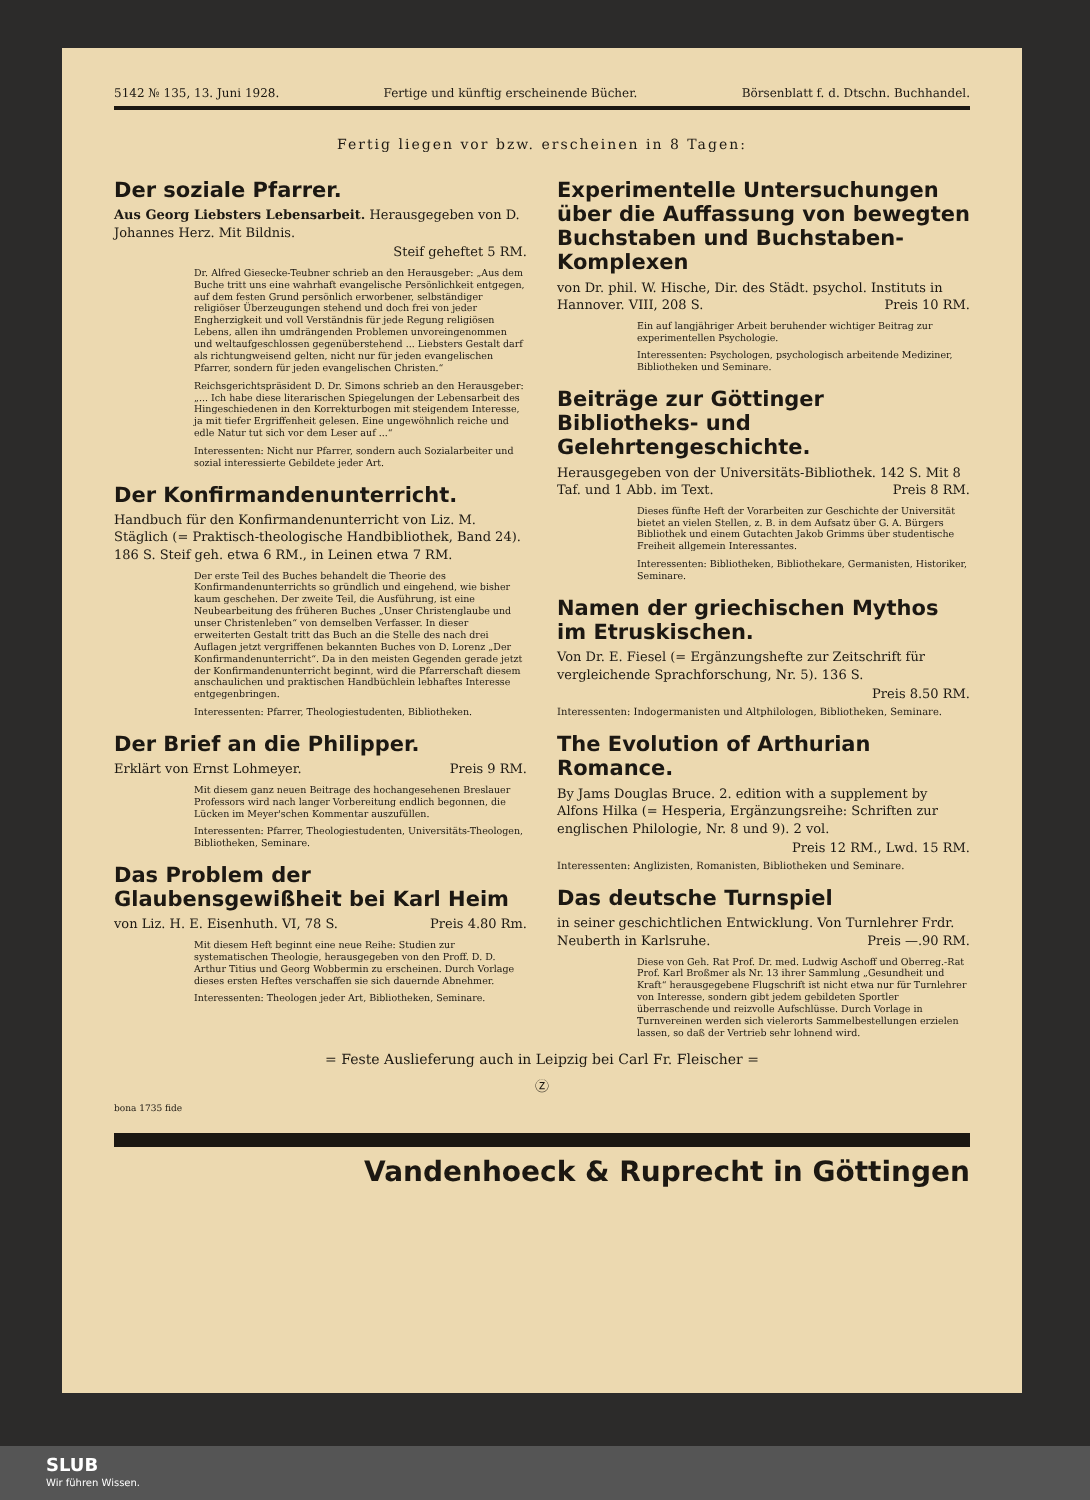5142 № 135, 13. Juni 1928. Fertige und künftig erscheinende Bücher. Börsenblatt f. d. Dtschn. Buchhandel.
Fertig liegen vor bzw. erscheinen in 8 Tagen:
Der soziale Pfarrer.
Aus Georg Liebsters Lebensarbeit. Herausgegeben von D. Johannes Herz. Mit Bildnis.
Steif geheftet 5 RM.
Dr. Alfred Giesecke-Teubner schrieb an den Herausgeber: „Aus dem Buche tritt uns eine wahrhaft evangelische Persönlichkeit entgegen, auf dem festen Grund persönlich erworbener, selbständiger religiöser Überzeugungen stehend und doch frei von jeder Engherzigkeit und voll Verständnis für jede Regung religiösen Lebens, allen ihn umdrängenden Problemen unvoreingenommen und weltaufgeschlossen gegenüberstehend ... Liebsters Gestalt darf als richtungweisend gelten, nicht nur für jeden evangelischen Pfarrer, sondern für jeden evangelischen Christen.“
Reichsgerichtspräsident D. Dr. Simons schrieb an den Herausgeber: „... Ich habe diese literarischen Spiegelungen der Lebensarbeit des Hingeschiedenen in den Korrekturbogen mit steigendem Interesse, ja mit tiefer Ergriffenheit gelesen. Eine ungewöhnlich reiche und edle Natur tut sich vor dem Leser auf ...“
Interessenten: Nicht nur Pfarrer, sondern auch Sozialarbeiter und sozial interessierte Gebildete jeder Art.
Der Konfirmandenunterricht.
Handbuch für den Konfirmandenunterricht von Liz. M. Stäglich (= Praktisch-theologische Handbibliothek, Band 24). 186 S. Steif geh. etwa 6 RM., in Leinen etwa 7 RM.
Der erste Teil des Buches behandelt die Theorie des Konfirmandenunterrichts so gründlich und eingehend, wie bisher kaum geschehen. Der zweite Teil, die Ausführung, ist eine Neubearbeitung des früheren Buches „Unser Christenglaube und unser Christenleben“ von demselben Verfasser. In dieser erweiterten Gestalt tritt das Buch an die Stelle des nach drei Auflagen jetzt vergriffenen bekannten Buches von D. Lorenz „Der Konfirmandenunterricht“. Da in den meisten Gegenden gerade jetzt der Konfirmandenunterricht beginnt, wird die Pfarrerschaft diesem anschaulichen und praktischen Handbüchlein lebhaftes Interesse entgegenbringen.
Interessenten: Pfarrer, Theologiestudenten, Bibliotheken.
Der Brief an die Philipper.
Erklärt von Ernst Lohmeyer. Preis 9 RM.
Mit diesem ganz neuen Beitrage des hochangesehenen Breslauer Professors wird nach langer Vorbereitung endlich begonnen, die Lücken im Meyer'schen Kommentar auszufüllen.
Interessenten: Pfarrer, Theologiestudenten, Universitäts-Theologen, Bibliotheken, Seminare.
Das Problem der Glaubensgewißheit bei Karl Heim
von Liz. H. E. Eisenhuth. VI, 78 S. Preis 4.80 Rm.
Mit diesem Heft beginnt eine neue Reihe: Studien zur systematischen Theologie, herausgegeben von den Proff. D. D. Arthur Titius und Georg Wobbermin zu erscheinen. Durch Vorlage dieses ersten Heftes verschaffen sie sich dauernde Abnehmer.
Interessenten: Theologen jeder Art, Bibliotheken, Seminare.
Experimentelle Untersuchungen über die Auffassung von bewegten Buchstaben und Buchstaben-Komplexen
von Dr. phil. W. Hische, Dir. des Städt. psychol. Instituts in Hannover. VIII, 208 S. Preis 10 RM.
Ein auf langjähriger Arbeit beruhender wichtiger Beitrag zur experimentellen Psychologie.
Interessenten: Psychologen, psychologisch arbeitende Mediziner, Bibliotheken und Seminare.
Beiträge zur Göttinger Bibliotheks- und Gelehrtengeschichte.
Herausgegeben von der Universitäts-Bibliothek. 142 S. Mit 8 Taf. und 1 Abb. im Text. Preis 8 RM.
Dieses fünfte Heft der Vorarbeiten zur Geschichte der Universität bietet an vielen Stellen, z. B. in dem Aufsatz über G. A. Bürgers Bibliothek und einem Gutachten Jakob Grimms über studentische Freiheit allgemein Interessantes.
Interessenten: Bibliotheken, Bibliothekare, Germanisten, Historiker, Seminare.
Namen der griechischen Mythos im Etruskischen.
Von Dr. E. Fiesel (= Ergänzungshefte zur Zeitschrift für vergleichende Sprachforschung, Nr. 5). 136 S.
Preis 8.50 RM.
Interessenten: Indogermanisten und Altphilologen, Bibliotheken, Seminare.
The Evolution of Arthurian Romance.
By Jams Douglas Bruce. 2. edition with a supplement by Alfons Hilka (= Hesperia, Ergänzungsreihe: Schriften zur englischen Philologie, Nr. 8 und 9). 2 vol.
Preis 12 RM., Lwd. 15 RM.
Interessenten: Anglizisten, Romanisten, Bibliotheken und Seminare.
Das deutsche Turnspiel
in seiner geschichtlichen Entwicklung. Von Turnlehrer Frdr. Neuberth in Karlsruhe. Preis —.90 RM.
Diese von Geh. Rat Prof. Dr. med. Ludwig Aschoff und Oberreg.-Rat Prof. Karl Broßmer als Nr. 13 ihrer Sammlung „Gesundheit und Kraft“ herausgegebene Flugschrift ist nicht etwa nur für Turnlehrer von Interesse, sondern gibt jedem gebildeten Sportler überraschende und reizvolle Aufschlüsse. Durch Vorlage in Turnvereinen werden sich vielerorts Sammelbestellungen erzielen lassen, so daß der Vertrieb sehr lohnend wird.
= Feste Auslieferung auch in Leipzig bei Carl Fr. Fleischer =
Ⓩ
bona 1735 fide
Vandenhoeck & Ruprecht in Göttingen
SLUB
Wir führen Wissen.